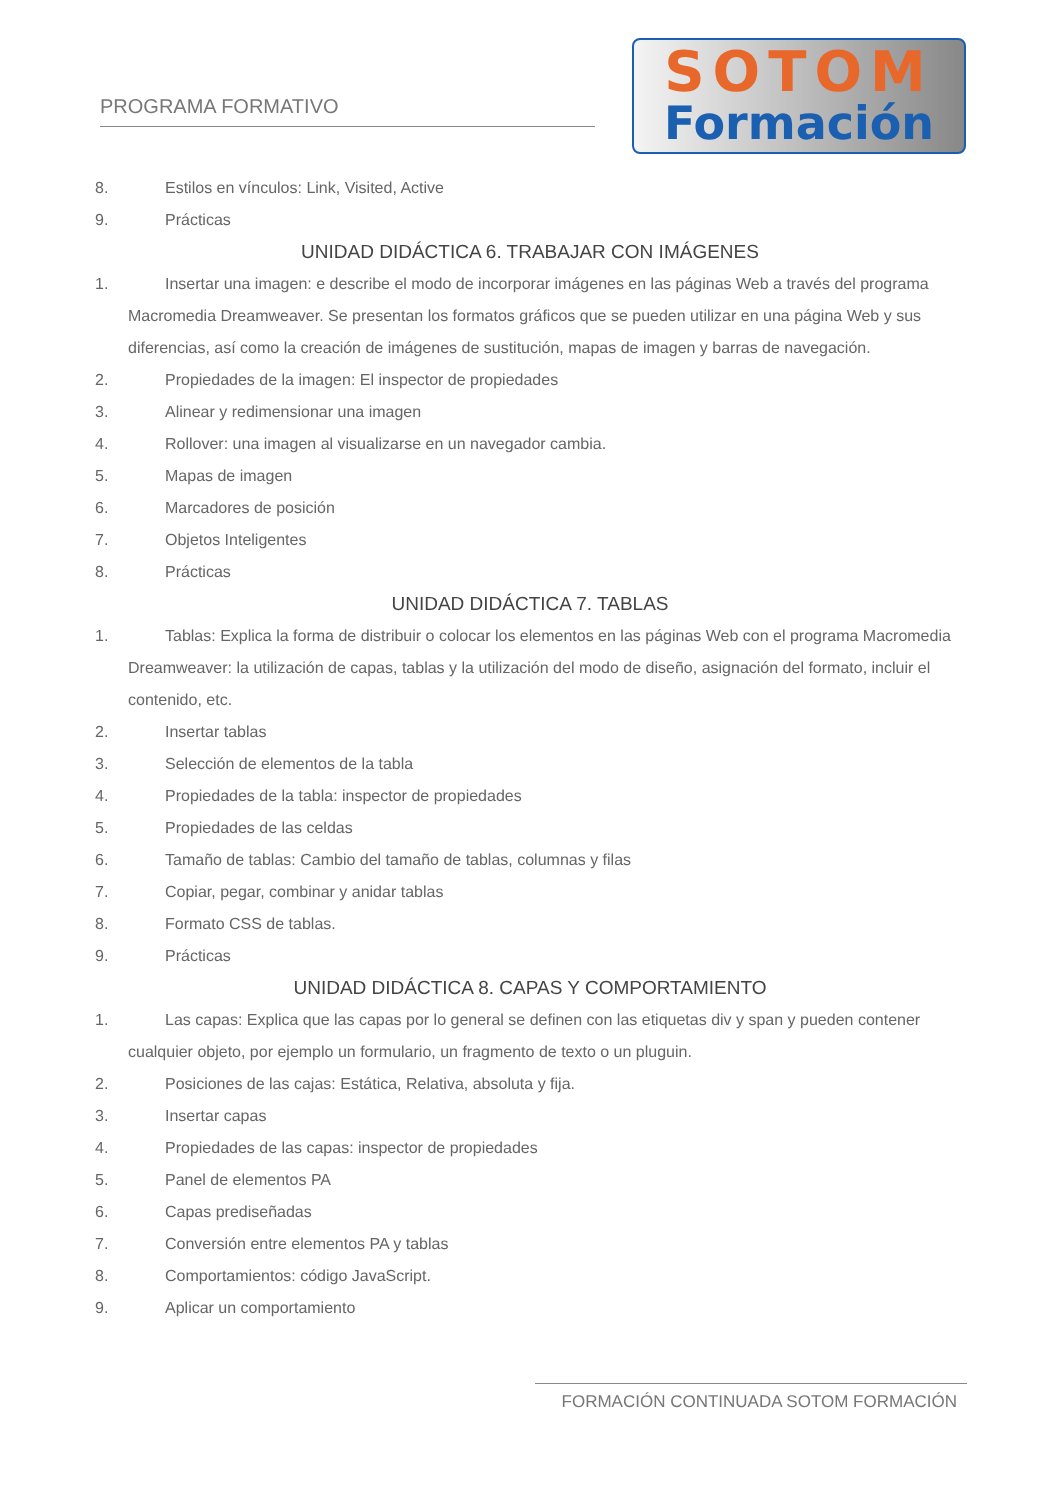PROGRAMA FORMATIVO
SOTOM
Formación
8. Estilos en vínculos: Link, Visited, Active
9. Prácticas
UNIDAD DIDÁCTICA 6. TRABAJAR CON IMÁGENES
1. Insertar una imagen: e describe el modo de incorporar imágenes en las páginas Web a través del programa Macromedia Dreamweaver. Se presentan los formatos gráficos que se pueden utilizar en una página Web y sus diferencias, así como la creación de imágenes de sustitución, mapas de imagen y barras de navegación.
2. Propiedades de la imagen: El inspector de propiedades
3. Alinear y redimensionar una imagen
4. Rollover: una imagen al visualizarse en un navegador cambia.
5. Mapas de imagen
6. Marcadores de posición
7. Objetos Inteligentes
8. Prácticas
UNIDAD DIDÁCTICA 7. TABLAS
1. Tablas: Explica la forma de distribuir o colocar los elementos en las páginas Web con el programa Macromedia Dreamweaver: la utilización de capas, tablas y la utilización del modo de diseño, asignación del formato, incluir el contenido, etc.
2. Insertar tablas
3. Selección de elementos de la tabla
4. Propiedades de la tabla: inspector de propiedades
5. Propiedades de las celdas
6. Tamaño de tablas: Cambio del tamaño de tablas, columnas y filas
7. Copiar, pegar, combinar y anidar tablas
8. Formato CSS de tablas.
9. Prácticas
UNIDAD DIDÁCTICA 8. CAPAS Y COMPORTAMIENTO
1. Las capas: Explica que las capas por lo general se definen con las etiquetas div y span y pueden contener cualquier objeto, por ejemplo un formulario, un fragmento de texto o un pluguin.
2. Posiciones de las cajas: Estática, Relativa, absoluta y fija.
3. Insertar capas
4. Propiedades de las capas: inspector de propiedades
5. Panel de elementos PA
6. Capas prediseñadas
7. Conversión entre elementos PA y tablas
8. Comportamientos: código JavaScript.
9. Aplicar un comportamiento
FORMACIÓN CONTINUADA SOTOM FORMACIÓN